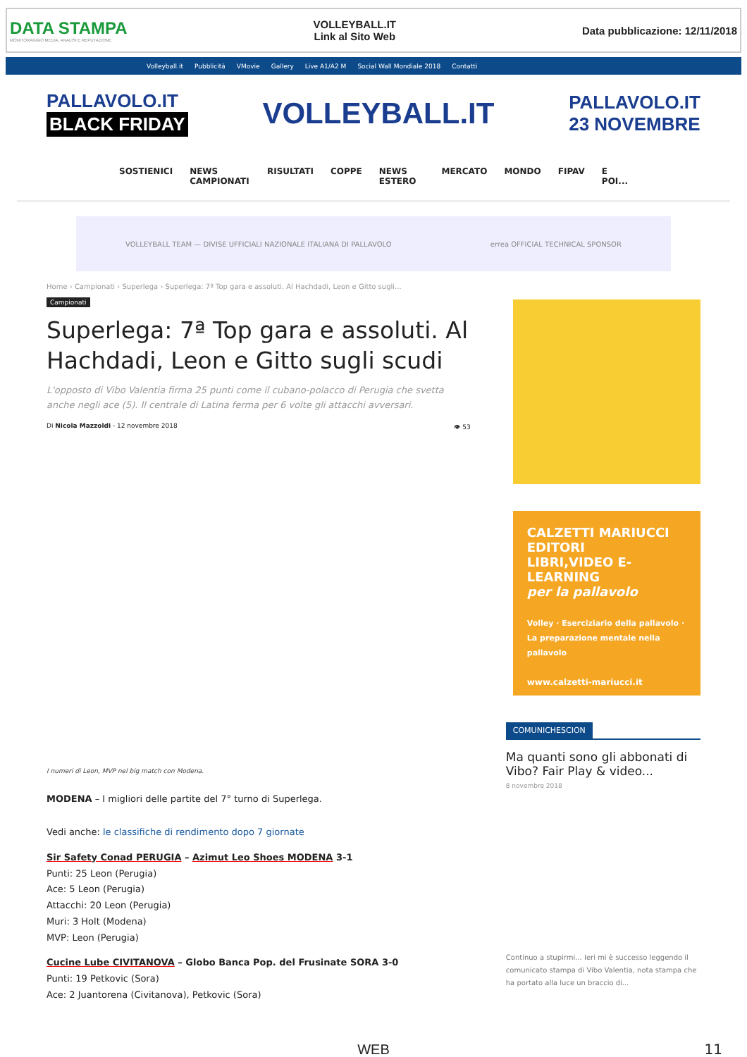DATA STAMPA
MONITORAGGIO MEDIA, ANALISI E REPUTAZIONE
VOLLEYBALL.IT
Link al Sito Web
Data pubblicazione: 12/11/2018
Volleyball.it Pubblicità VMovie Gallery Live A1/A2 M Social Wall Mondiale 2018 Contatti
PALLAVOLO.IT
BLACK FRIDAY
VOLLEYBALL.IT
PALLAVOLO.IT
23 NOVEMBRE
SOSTIENICI NEWS CAMPIONATI RISULTATI COPPE NEWS ESTERO MERCATO MONDO FIPAV E POI...
VOLLEYBALL TEAM — DIVISE UFFICIALI NAZIONALE ITALIANA DI PALLAVOLO errea OFFICIAL TECHNICAL SPONSOR
Home › Campionati › Superlega › Superlega: 7ª Top gara e assoluti. Al Hachdadi, Leon e Gitto sugli...
Campionati
Superlega: 7ª Top gara e assoluti. Al Hachdadi, Leon e Gitto sugli scudi
L'opposto di Vibo Valentia firma 25 punti come il cubano-polacco di Perugia che svetta anche negli ace (5). Il centrale di Latina ferma per 6 volte gli attacchi avversari.
Di Nicola Mazzoldi - 12 novembre 2018 👁 53
I numeri di Leon, MVP nel big match con Modena.
MODENA – I migliori delle partite del 7° turno di Superlega.
Vedi anche: le classifiche di rendimento dopo 7 giornate
Sir Safety Conad PERUGIA – Azimut Leo Shoes MODENA 3-1
Punti: 25 Leon (Perugia)
Ace: 5 Leon (Perugia)
Attacchi: 20 Leon (Perugia)
Muri: 3 Holt (Modena)
MVP: Leon (Perugia)
Cucine Lube CIVITANOVA – Globo Banca Pop. del Frusinate SORA 3-0
Punti: 19 Petkovic (Sora)
Ace: 2 Juantorena (Civitanova), Petkovic (Sora)
CALZETTI MARIUCCI EDITORI
LIBRI,VIDEO E-LEARNING
per la pallavolo
Volley · Eserciziario della pallavolo · La preparazione mentale nella pallavolo
www.calzetti-mariucci.it
COMUNICHESCION
Ma quanti sono gli abbonati di Vibo? Fair Play & video...
8 novembre 2018
Continuo a stupirmi... Ieri mi è successo leggendo il comunicato stampa di Vibo Valentia, nota stampa che ha portato alla luce un braccio di...
WEB 11